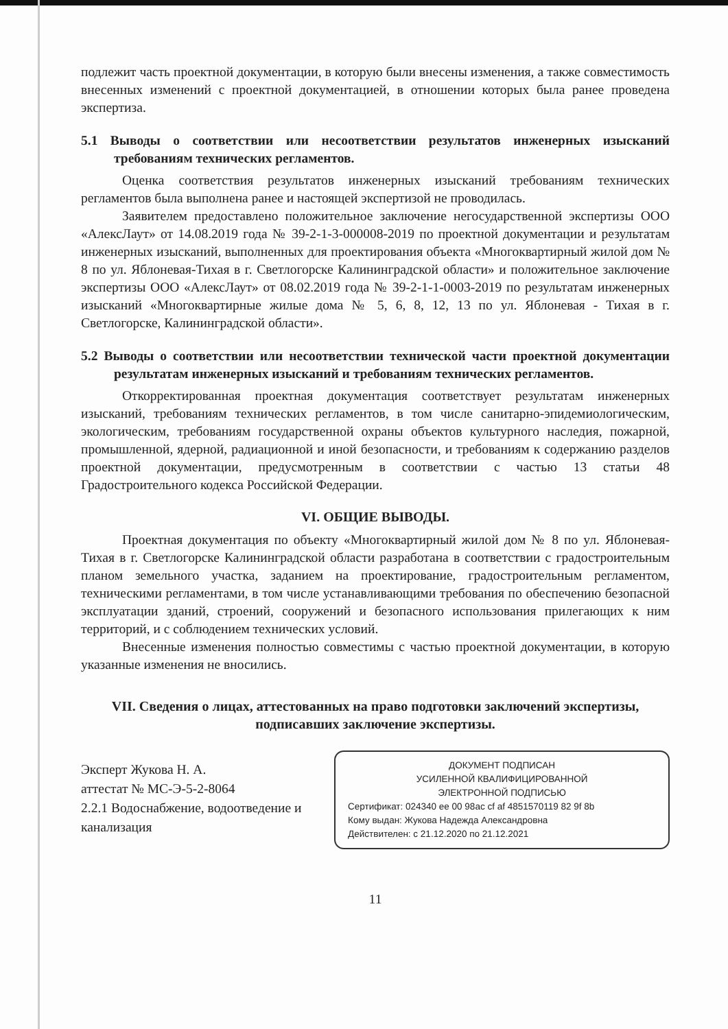подлежит часть проектной документации, в которую были внесены изменения, а также совместимость внесенных изменений с проектной документацией, в отношении которых была ранее проведена экспертиза.
5.1 Выводы о соответствии или несоответствии результатов инженерных изысканий требованиям технических регламентов.
Оценка соответствия результатов инженерных изысканий требованиям технических регламентов была выполнена ранее и настоящей экспертизой не проводилась.
Заявителем предоставлено положительное заключение негосударственной экспертизы ООО «АлексЛаут» от 14.08.2019 года № 39-2-1-3-000008-2019 по проектной документации и результатам инженерных изысканий, выполненных для проектирования объекта «Многоквартирный жилой дом № 8 по ул. Яблоневая-Тихая в г. Светлогорске Калининградской области» и положительное заключение экспертизы ООО «АлексЛаут» от 08.02.2019 года № 39-2-1-1-0003-2019 по результатам инженерных изысканий «Многоквартирные жилые дома № 5, 6, 8, 12, 13 по ул. Яблоневая - Тихая в г. Светлогорске, Калининградской области».
5.2 Выводы о соответствии или несоответствии технической части проектной документации результатам инженерных изысканий и требованиям технических регламентов.
Откорректированная проектная документация соответствует результатам инженерных изысканий, требованиям технических регламентов, в том числе санитарно-эпидемиологическим, экологическим, требованиям государственной охраны объектов культурного наследия, пожарной, промышленной, ядерной, радиационной и иной безопасности, и требованиям к содержанию разделов проектной документации, предусмотренным в соответствии с частью 13 статьи 48 Градостроительного кодекса Российской Федерации.
VI. ОБЩИЕ ВЫВОДЫ.
Проектная документация по объекту «Многоквартирный жилой дом № 8 по ул. Яблоневая-Тихая в г. Светлогорске Калининградской области разработана в соответствии с градостроительным планом земельного участка, заданием на проектирование, градостроительным регламентом, техническими регламентами, в том числе устанавливающими требования по обеспечению безопасной эксплуатации зданий, строений, сооружений и безопасного использования прилегающих к ним территорий, и с соблюдением технических условий.
Внесенные изменения полностью совместимы с частью проектной документации, в которую указанные изменения не вносились.
VII. Сведения о лицах, аттестованных на право подготовки заключений экспертизы, подписавших заключение экспертизы.
Эксперт Жукова Н. А.
аттестат № МС-Э-5-2-8064
2.2.1 Водоснабжение, водоотведение и канализация
ДОКУМЕНТ ПОДПИСАН
УСИЛЕННОЙ КВАЛИФИЦИРОВАННОЙ
ЭЛЕКТРОННОЙ ПОДПИСЬЮ
Сертификат: 024340 ee 00 98ac cf af 4851570119 82 9f 8b
Кому выдан: Жукова Надежда Александровна
Действителен: с 21.12.2020 по 21.12.2021
11